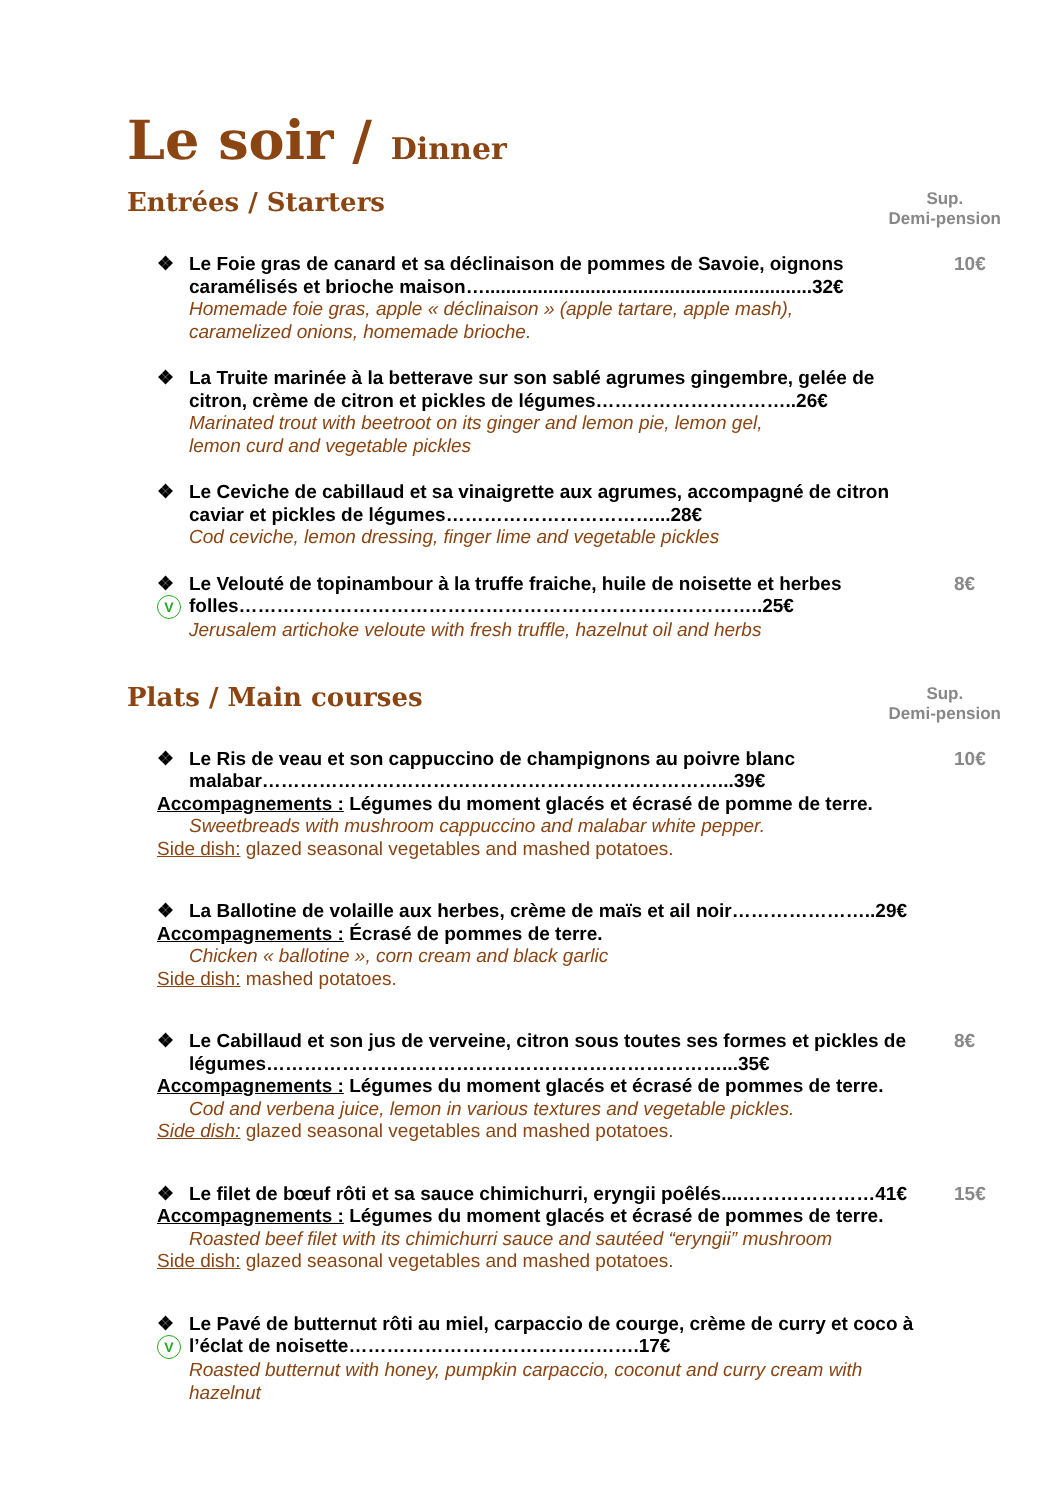Le soir / Dinner
Entrées / Starters Sup.
Demi-pension
❖ Le Foie gras de canard et sa déclinaison de pommes de Savoie, oignons caramélisés et brioche maison…..............................................................32€ 10€
Homemade foie gras, apple « déclinaison » (apple tartare, apple mash),
caramelized onions, homemade brioche.
❖ La Truite marinée à la betterave sur son sablé agrumes gingembre, gelée de citron, crème de citron et pickles de légumes…………………………..26€
Marinated trout with beetroot on its ginger and lemon pie, lemon gel,
lemon curd and vegetable pickles
❖ Le Ceviche de cabillaud et sa vinaigrette aux agrumes, accompagné de citron caviar et pickles de légumes……………………………...28€
Cod ceviche, lemon dressing, finger lime and vegetable pickles
❖
V Le Velouté de topinambour à la truffe fraiche, huile de noisette et herbes folles………………………………………………………………………..25€ 8€
Jerusalem artichoke veloute with fresh truffle, hazelnut oil and herbs
Plats / Main courses Sup.
Demi-pension
❖ Le Ris de veau et son cappuccino de champignons au poivre blanc malabar………………………………………………………………...39€ 10€
Accompagnements : Légumes du moment glacés et écrasé de pomme de terre.
Sweetbreads with mushroom cappuccino and malabar white pepper.
Side dish: glazed seasonal vegetables and mashed potatoes.
❖ La Ballotine de volaille aux herbes, crème de maïs et ail noir…………………..29€
Accompagnements : Écrasé de pommes de terre.
Chicken « ballotine », corn cream and black garlic
Side dish: mashed potatoes.
❖ Le Cabillaud et son jus de verveine, citron sous toutes ses formes et pickles de légumes………………………………………………………………...35€ 8€
Accompagnements : Légumes du moment glacés et écrasé de pommes de terre.
Cod and verbena juice, lemon in various textures and vegetable pickles.
Side dish: glazed seasonal vegetables and mashed potatoes.
❖ Le filet de bœuf rôti et sa sauce chimichurri, eryngii poêlés....…………………41€ 15€
Accompagnements : Légumes du moment glacés et écrasé de pommes de terre.
Roasted beef filet with its chimichurri sauce and sautéed “eryngii” mushroom
Side dish: glazed seasonal vegetables and mashed potatoes.
❖
V Le Pavé de butternut rôti au miel, carpaccio de courge, crème de curry et coco à l’éclat de noisette……………………………………….17€
Roasted butternut with honey, pumpkin carpaccio, coconut and curry cream with
hazelnut